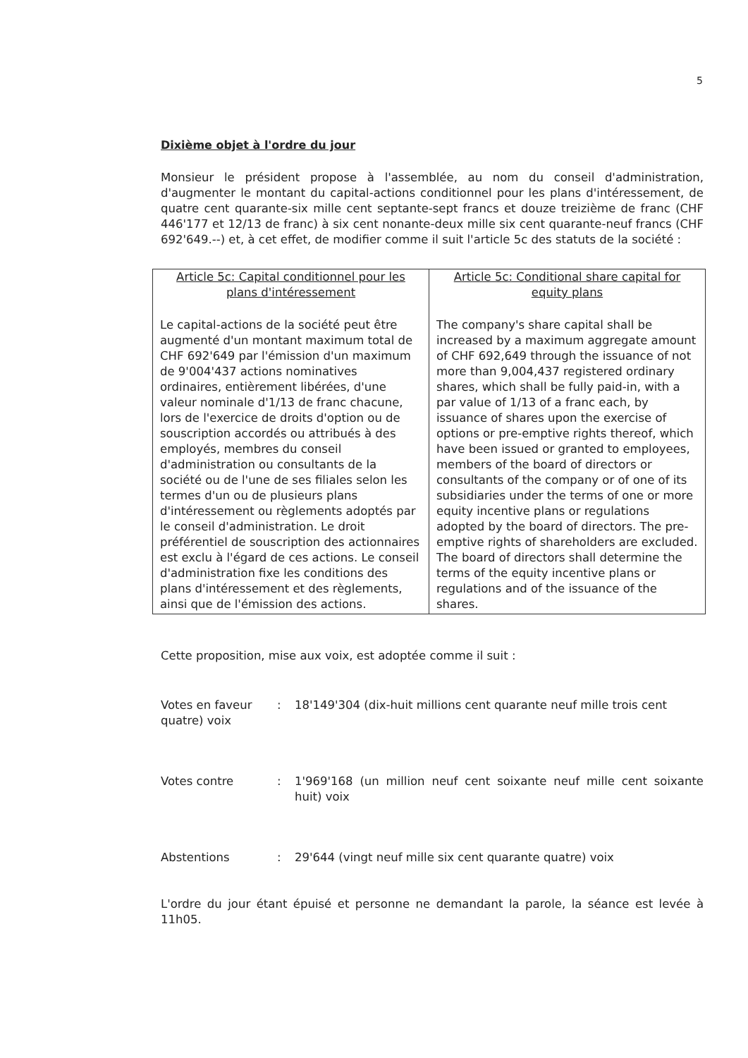5
Dixième objet à l'ordre du jour
Monsieur le président propose à l'assemblée, au nom du conseil d'administration, d'augmenter le montant du capital-actions conditionnel pour les plans d'intéressement, de quatre cent quarante-six mille cent septante-sept francs et douze treizième de franc (CHF 446'177 et 12/13 de franc) à six cent nonante-deux mille six cent quarante-neuf francs (CHF 692'649.--) et, à cet effet, de modifier comme il suit l'article 5c des statuts de la société :
| Article 5c: Capital conditionnel pour les plans d'intéressement Le capital-actions de la société peut être augmenté d'un montant maximum total de CHF 692'649 par l'émission d'un maximum de 9'004'437 actions nominatives ordinaires, entièrement libérées, d'une valeur nominale d'1/13 de franc chacune, lors de l'exercice de droits d'option ou de souscription accordés ou attribués à des employés, membres du conseil d'administration ou consultants de la société ou de l'une de ses filiales selon les termes d'un ou de plusieurs plans d'intéressement ou règlements adoptés par le conseil d'administration. Le droit préférentiel de souscription des actionnaires est exclu à l'égard de ces actions. Le conseil d'administration fixe les conditions des plans d'intéressement et des règlements, ainsi que de l'émission des actions. | Article 5c: Conditional share capital for equity plans The company's share capital shall be increased by a maximum aggregate amount of CHF 692,649 through the issuance of not more than 9,004,437 registered ordinary shares, which shall be fully paid-in, with a par value of 1/13 of a franc each, by issuance of shares upon the exercise of options or pre-emptive rights thereof, which have been issued or granted to employees, members of the board of directors or consultants of the company or of one of its subsidiaries under the terms of one or more equity incentive plans or regulations adopted by the board of directors. The pre-emptive rights of shareholders are excluded. The board of directors shall determine the terms of the equity incentive plans or regulations and of the issuance of the shares. |
Cette proposition, mise aux voix, est adoptée comme il suit :
Votes en faveur: 18'149'304 (dix-huit millions cent quarante neuf mille trois cent
quatre) voix
Votes contre: 1'969'168 (un million neuf cent soixante neuf mille cent soixante huit) voix
Abstentions: 29'644 (vingt neuf mille six cent quarante quatre) voix
L'ordre du jour étant épuisé et personne ne demandant la parole, la séance est levée à 11h05.